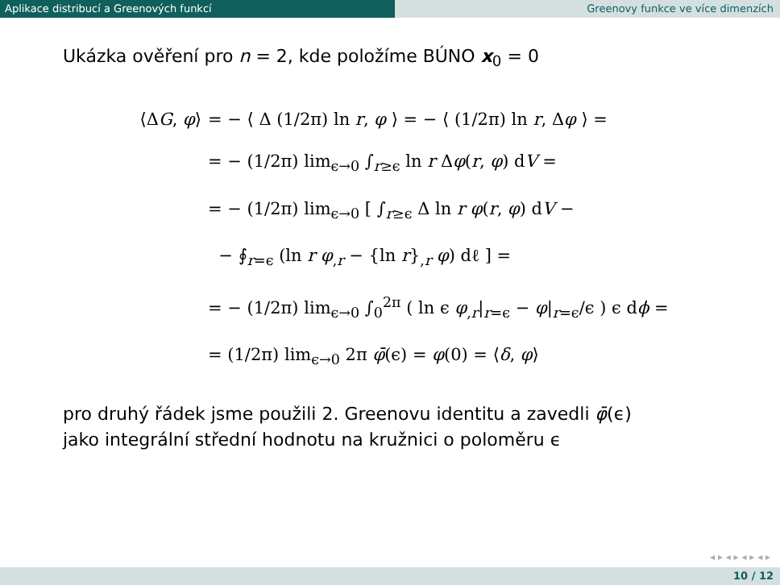Aplikace distribucí a Greenových funkcí Greenovy funkce ve více dimenzích
Ukázka ověření pro n = 2, kde položíme BÚNO x<sub>0</sub> = 0
⟨ΔG, φ⟩ = − ⟨ Δ (1/2π) ln r, φ ⟩ = − ⟨ (1/2π) ln r, Δφ ⟩ =
= − (1/2π) lim<sub>ϵ→0</sub> ∫<sub>r≥ϵ</sub> ln r Δφ(r, φ) dV =
= − (1/2π) lim<sub>ϵ→0</sub> [ ∫<sub>r≥ϵ</sub> Δ ln r φ(r, φ) dV −
− ∮<sub>r=ϵ</sub> (ln r φ<sub>,r</sub> − {ln r}<sub>,r</sub> φ) dℓ ] =
= − (1/2π) lim<sub>ϵ→0</sub> ∫<sub>0</sub><sup>2π</sup> ( ln ϵ φ<sub>,r</sub>|<sub>r=ϵ</sub> − φ|<sub>r=ϵ</sub>/ϵ ) ϵ dϕ =
= (1/2π) lim<sub>ϵ→0</sub> 2π φ̄(ϵ) = φ(0) = ⟨δ, φ⟩
pro druhý řádek jsme použili 2. Greenovu identitu a zavedli φ̄(ϵ)
jako integrální střední hodnotu na kružnici o poloměru ϵ
◂ ▸ ◂ ▸ ◂ ▸ ◂ ▸
10 / 12